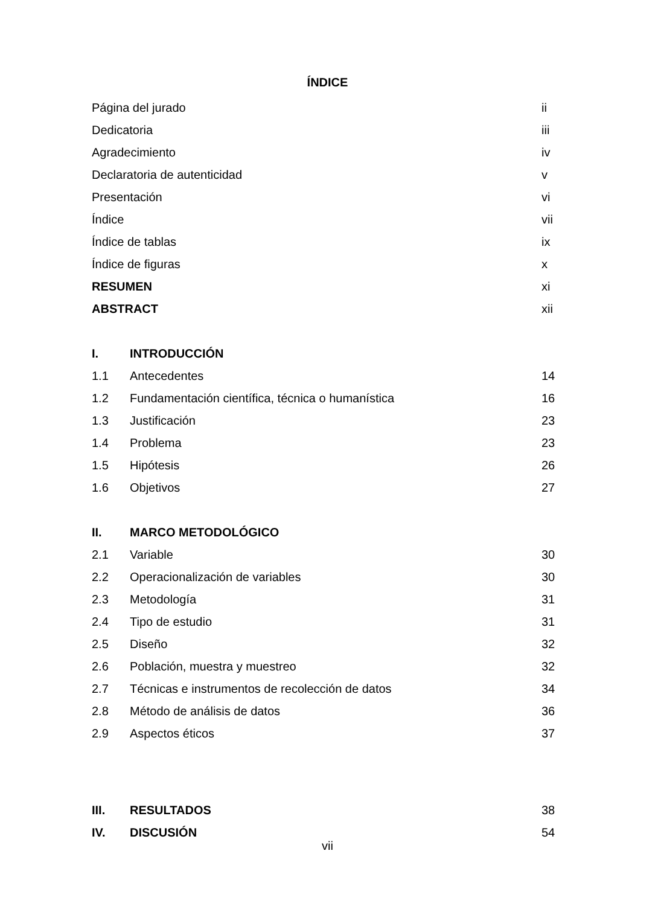ÍNDICE
| Página del jurado | | ii |
| Dedicatoria | | iii |
| Agradecimiento | | iv |
| Declaratoria de autenticidad | | v |
| Presentación | | vi |
| Índice | | vii |
| Índice de tablas | | ix |
| Índice de figuras | | x |
| RESUMEN | | xi |
| ABSTRACT | | xii |
| I. | INTRODUCCIÓN | |
| 1.1 | Antecedentes | 14 |
| 1.2 | Fundamentación científica, técnica o humanística | 16 |
| 1.3 | Justificación | 23 |
| 1.4 | Problema | 23 |
| 1.5 | Hipótesis | 26 |
| 1.6 | Objetivos | 27 |
| II. | MARCO METODOLÓGICO | |
| 2.1 | Variable | 30 |
| 2.2 | Operacionalización de variables | 30 |
| 2.3 | Metodología | 31 |
| 2.4 | Tipo de estudio | 31 |
| 2.5 | Diseño | 32 |
| 2.6 | Población, muestra y muestreo | 32 |
| 2.7 | Técnicas e instrumentos de recolección de datos | 34 |
| 2.8 | Método de análisis de datos | 36 |
| 2.9 | Aspectos éticos | 37 |
| III. | RESULTADOS | 38 |
| IV. | DISCUSIÓN | 54 |
vii